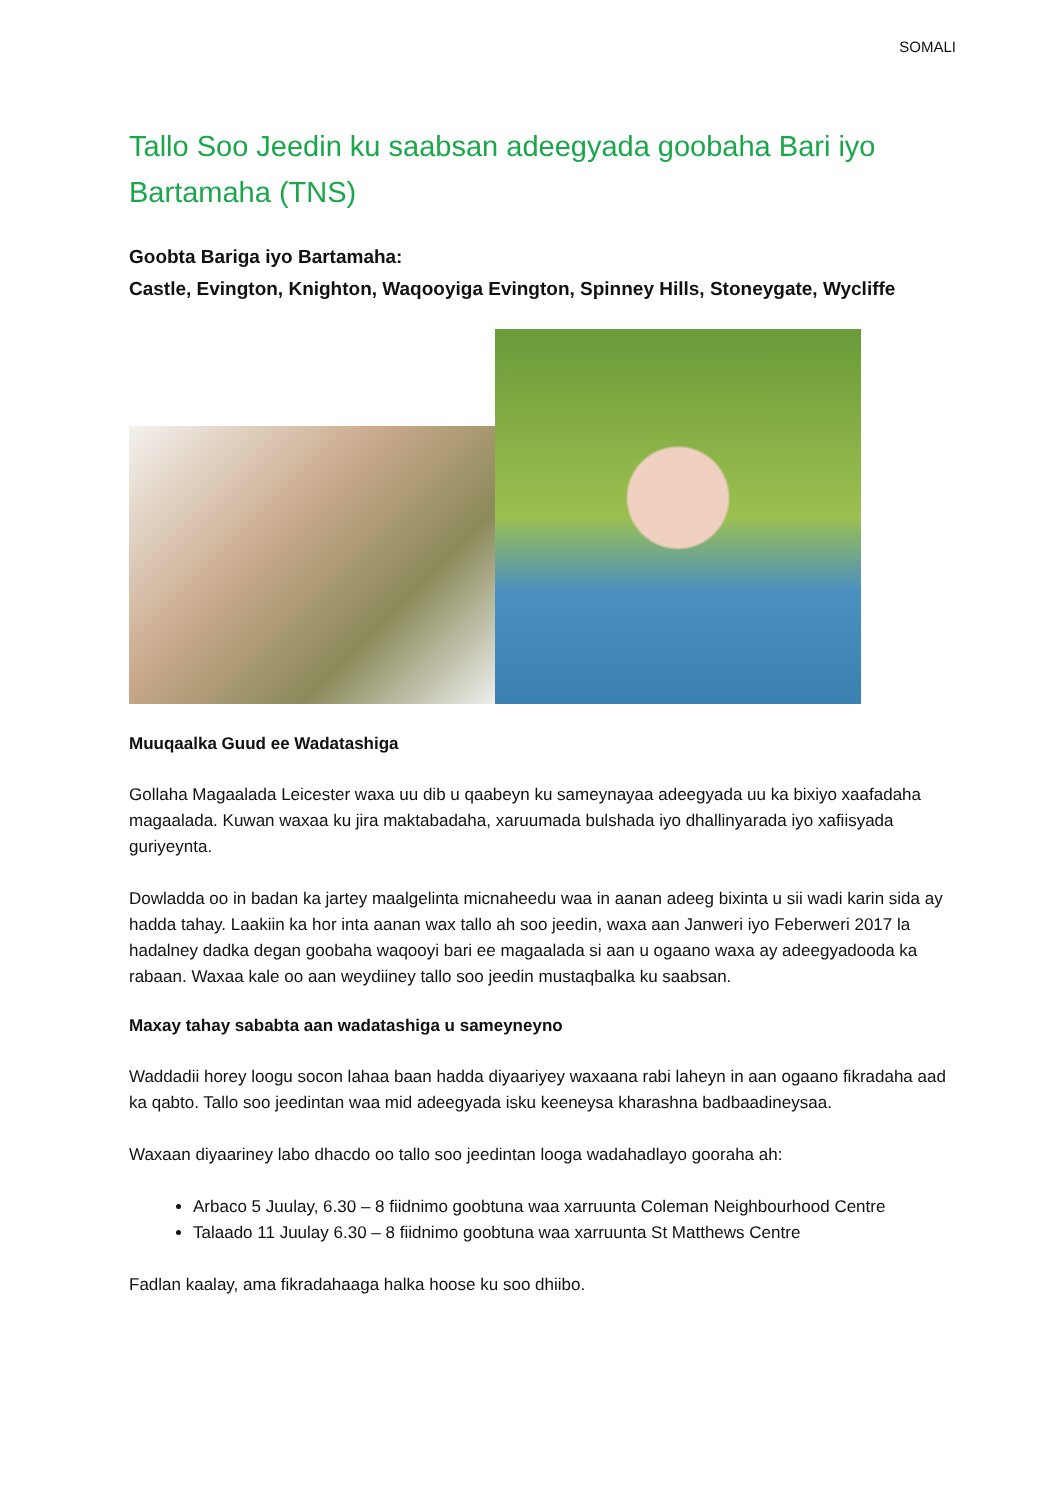SOMALI
Tallo Soo Jeedin ku saabsan adeegyada goobaha Bari iyo Bartamaha (TNS)
Goobta Bariga iyo Bartamaha:
Castle, Evington, Knighton, Waqooyiga Evington, Spinney Hills, Stoneygate, Wycliffe
Muuqaalka Guud ee Wadatashiga
Gollaha Magaalada Leicester waxa uu dib u qaabeyn ku sameynayaa adeegyada uu ka bixiyo xaafadaha magaalada. Kuwan waxaa ku jira maktabadaha, xaruumada bulshada iyo dhallinyarada iyo xafiisyada guriyeynta.
Dowladda oo in badan ka jartey maalgelinta micnaheedu waa in aanan adeeg bixinta u sii wadi karin sida ay hadda tahay. Laakiin ka hor inta aanan wax tallo ah soo jeedin, waxa aan Janweri iyo Feberweri 2017 la hadalney dadka degan goobaha waqooyi bari ee magaalada si aan u ogaano waxa ay adeegyadooda ka rabaan. Waxaa kale oo aan weydiiney tallo soo jeedin mustaqbalka ku saabsan.
Maxay tahay sababta aan wadatashiga u sameyneyno
Waddadii horey loogu socon lahaa baan hadda diyaariyey waxaana rabi laheyn in aan ogaano fikradaha aad ka qabto. Tallo soo jeedintan waa mid adeegyada isku keeneysa kharashna badbaadineysaa.
Waxaan diyaariney labo dhacdo oo tallo soo jeedintan looga wadahadlayo gooraha ah:
Arbaco 5 Juulay, 6.30 – 8 fiidnimo goobtuna waa xarruunta Coleman Neighbourhood Centre
Talaado 11 Juulay 6.30 – 8 fiidnimo goobtuna waa xarruunta St Matthews Centre
Fadlan kaalay, ama fikradahaaga halka hoose ku soo dhiibo.